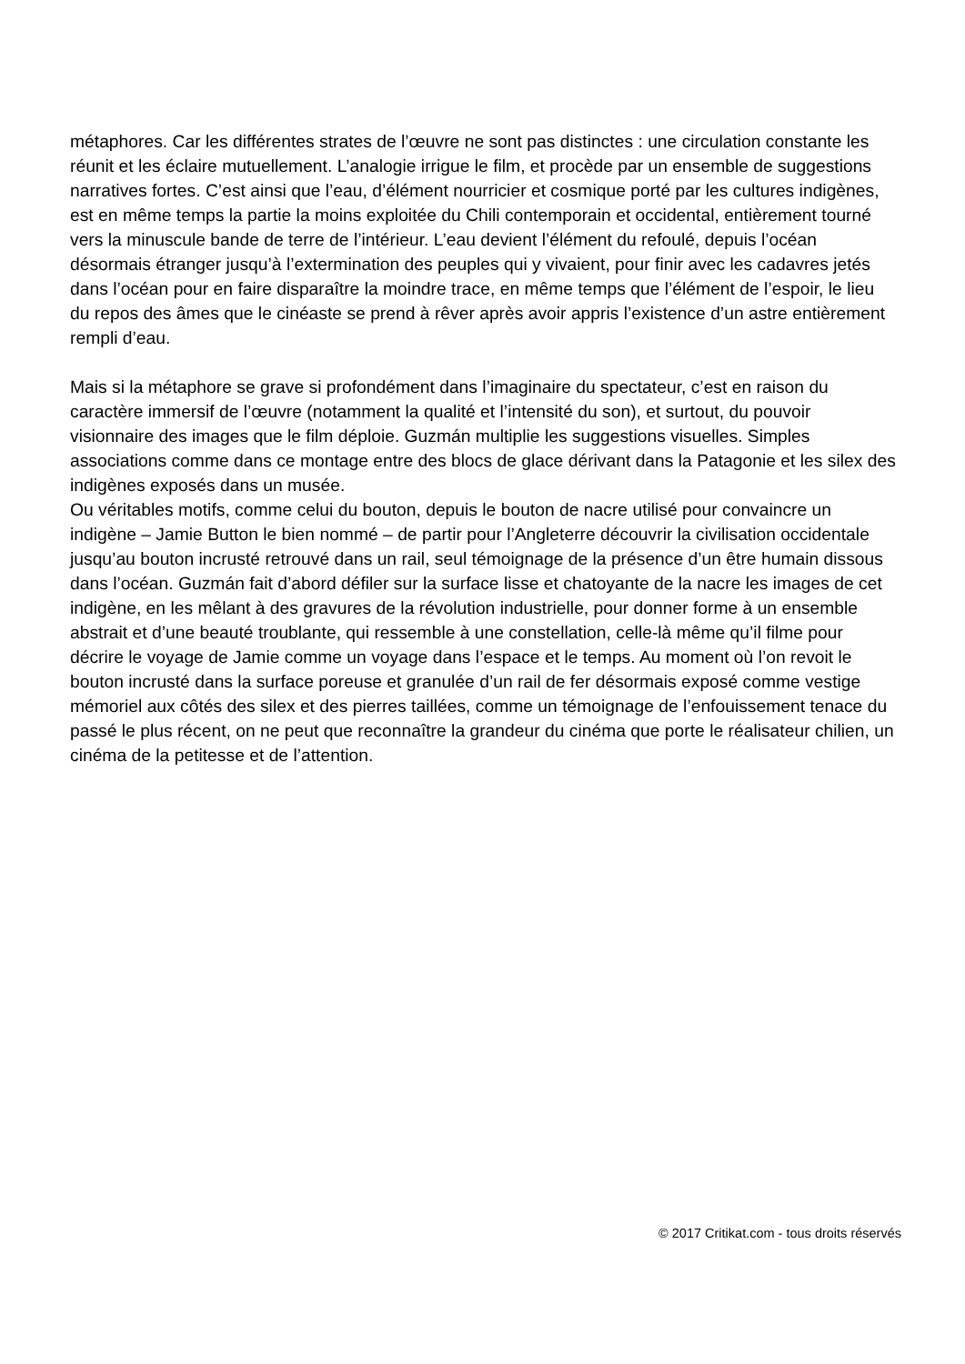métaphores. Car les différentes strates de l’œuvre ne sont pas distinctes : une circulation constante les réunit et les éclaire mutuellement. L’analogie irrigue le film, et procède par un ensemble de suggestions narratives fortes. C’est ainsi que l’eau, d’élément nourricier et cosmique porté par les cultures indigènes, est en même temps la partie la moins exploitée du Chili contemporain et occidental, entièrement tourné vers la minuscule bande de terre de l’intérieur. L’eau devient l’élément du refoulé, depuis l’océan désormais étranger jusqu’à l’extermination des peuples qui y vivaient, pour finir avec les cadavres jetés dans l’océan pour en faire disparaître la moindre trace, en même temps que l’élément de l’espoir, le lieu du repos des âmes que le cinéaste se prend à rêver après avoir appris l’existence d’un astre entièrement rempli d’eau.
Mais si la métaphore se grave si profondément dans l’imaginaire du spectateur, c’est en raison du caractère immersif de l’œuvre (notamment la qualité et l’intensité du son), et surtout, du pouvoir visionnaire des images que le film déploie. Guzmán multiplie les suggestions visuelles. Simples associations comme dans ce montage entre des blocs de glace dérivant dans la Patagonie et les silex des indigènes exposés dans un musée.
Ou véritables motifs, comme celui du bouton, depuis le bouton de nacre utilisé pour convaincre un indigène – Jamie Button le bien nommé – de partir pour l’Angleterre découvrir la civilisation occidentale jusqu’au bouton incrusté retrouvé dans un rail, seul témoignage de la présence d’un être humain dissous dans l’océan. Guzmán fait d’abord défiler sur la surface lisse et chatoyante de la nacre les images de cet indigène, en les mêlant à des gravures de la révolution industrielle, pour donner forme à un ensemble abstrait et d’une beauté troublante, qui ressemble à une constellation, celle-là même qu’il filme pour décrire le voyage de Jamie comme un voyage dans l’espace et le temps. Au moment où l’on revoit le bouton incrusté dans la surface poreuse et granulée d’un rail de fer désormais exposé comme vestige mémoriel aux côtés des silex et des pierres taillées, comme un témoignage de l’enfouissement tenace du passé le plus récent, on ne peut que reconnaître la grandeur du cinéma que porte le réalisateur chilien, un cinéma de la petitesse et de l’attention.
© 2017 Critikat.com - tous droits réservés